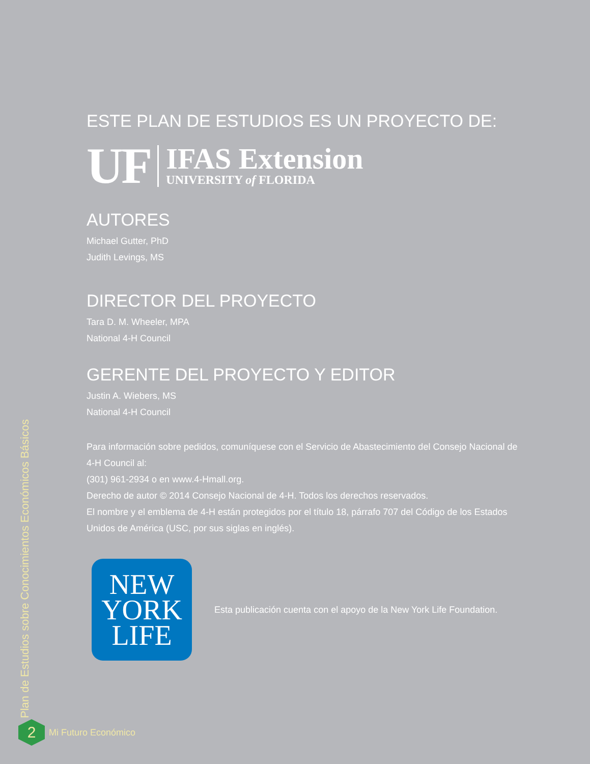ESTE PLAN DE ESTUDIOS ES UN PROYECTO DE:
UF
IFAS Extension
UNIVERSITY of FLORIDA
AUTORES
Michael Gutter, PhD
Judith Levings, MS
DIRECTOR DEL PROYECTO
Tara D. M. Wheeler, MPA
National 4-H Council
GERENTE DEL PROYECTO Y EDITOR
Justin A. Wiebers, MS
National 4-H Council
Para información sobre pedidos, comuníquese con el Servicio de Abastecimiento del Consejo Nacional de 4-H Council al:
(301) 961-2934 o en www.4-Hmall.org.
Derecho de autor © 2014 Consejo Nacional de 4-H. Todos los derechos reservados.
El nombre y el emblema de 4-H están protegidos por el título 18, párrafo 707 del Código de los Estados Unidos de América (USC, por sus siglas en inglés).
NEW
YORK
LIFE
Esta publicación cuenta con el apoyo de la New York Life Foundation.
Plan de Estudios sobre Conocimientos Económicos Básicos
2
Mi Futuro Económico